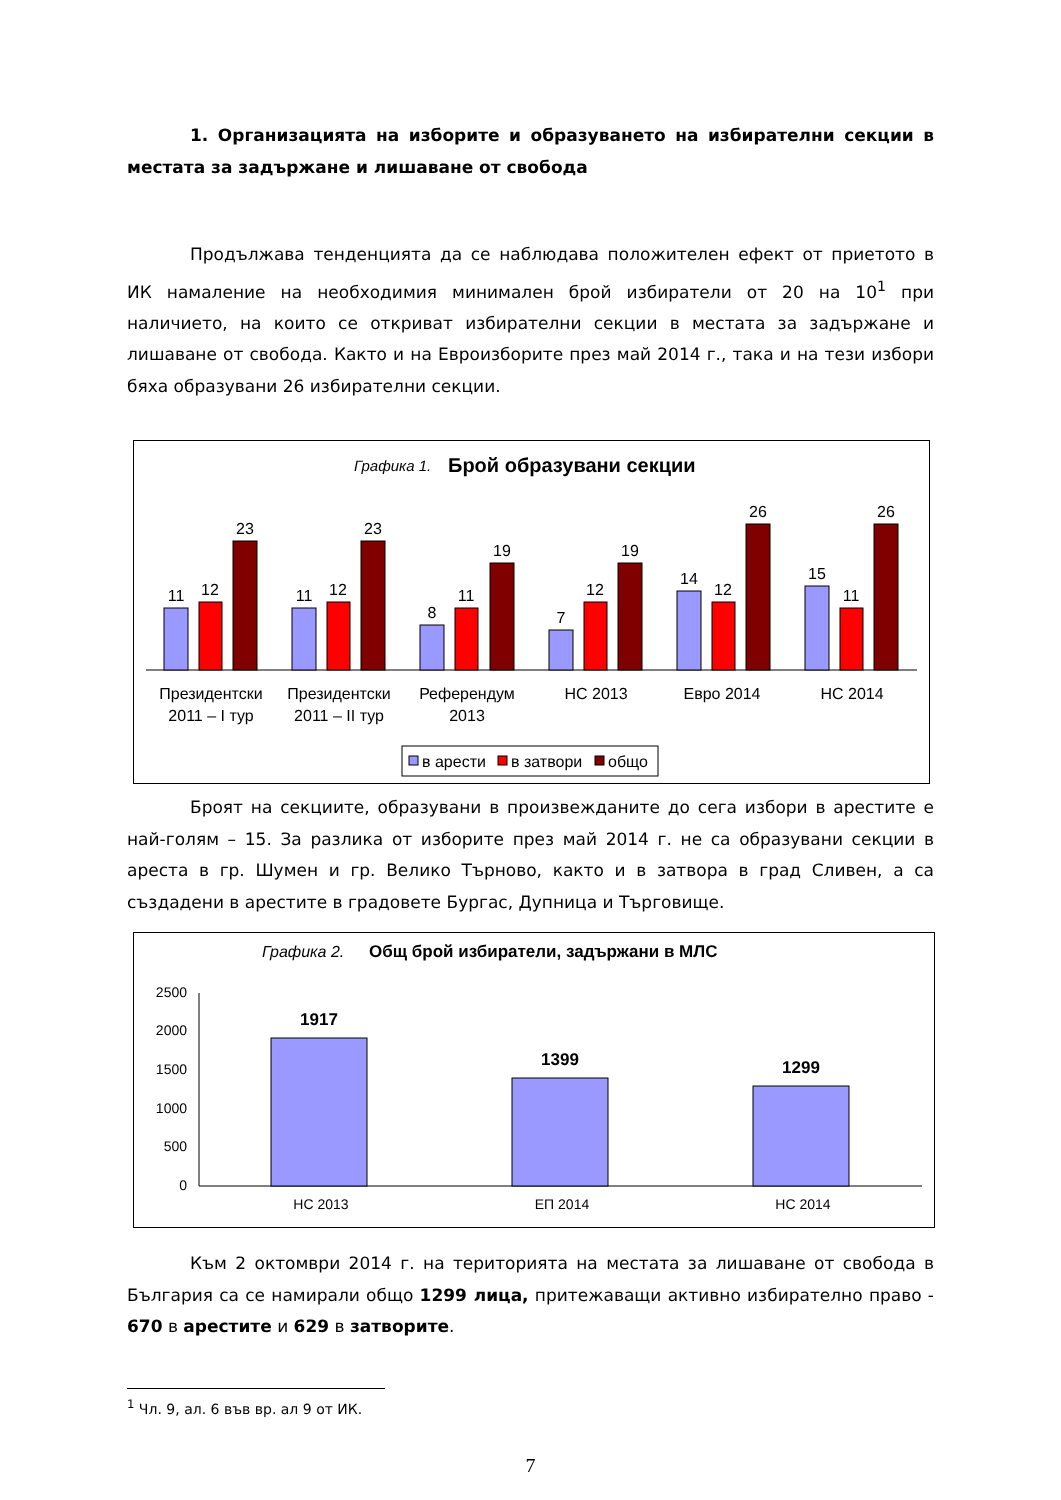1. Организацията на изборите и образуването на избирателни секции в местата за задържане и лишаване от свобода
Продължава тенденцията да се наблюдава положителен ефект от приетото в ИК намаление на необходимия минимален брой избиратели от 20 на 10<sup>1</sup> при наличието, на които се откриват избирателни секции в местата за задържане и лишаване от свобода. Както и на Евроизборите през май 2014 г., така и на тези избори бяха образувани 26 избирателни секции.
Графика 1.
Брой образувани секции
11
12
23
11
12
23
8
11
19
7
12
19
14
12
26
15
11
26
Президентски
2011 – I тур
Президентски
2011 – II тур
Референдум
2013
НС 2013
Евро 2014
НС 2014
в арести
в затвори
общо
Броят на секциите, образувани в произвежданите до сега избори в арестите е най-голям – 15. За разлика от изборите през май 2014 г. не са образувани секции в ареста в гр. Шумен и гр. Велико Търново, както и в затвора в град Сливен, а са създадени в арестите в градовете Бургас, Дупница и Търговище.
Графика 2.
Общ брой избиратели, задържани в МЛС
2500
2000
1500
1000
500
0
1917
1399
1299
НС 2013
ЕП 2014
НС 2014
Към 2 октомври 2014 г. на територията на местата за лишаване от свобода в България са се намирали общо 1299 лица, притежаващи активно избирателно право - 670 в арестите и 629 в затворите.
<sup>1</sup> Чл. 9, ал. 6 във вр. ал 9 от ИК.
7